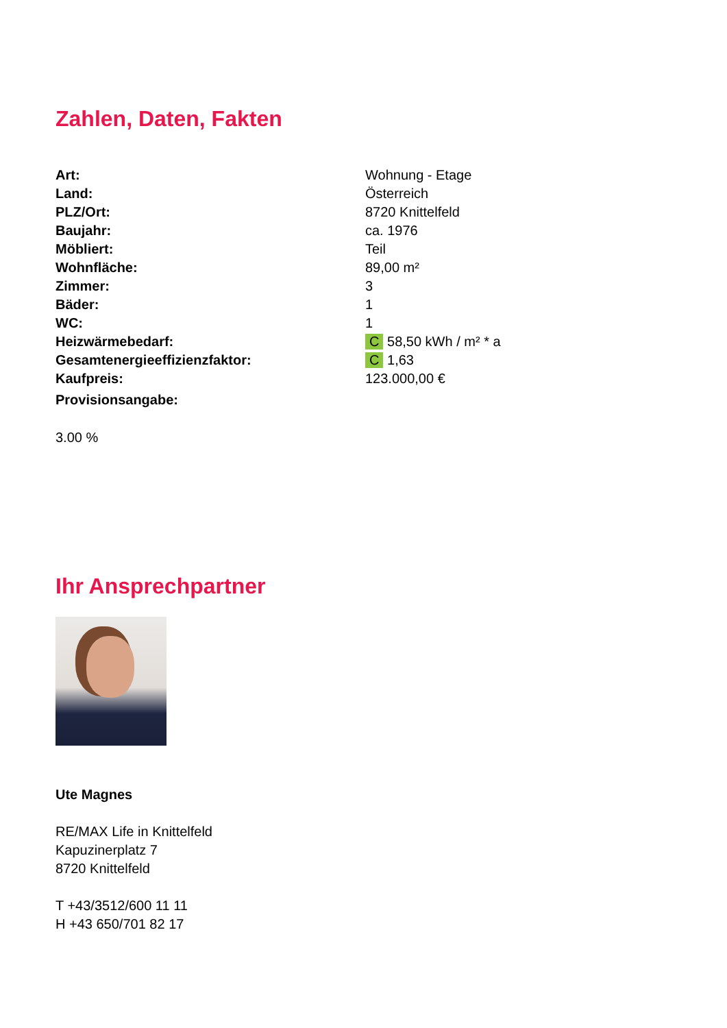Zahlen, Daten, Fakten
| Art: | Wohnung - Etage |
| Land: | Österreich |
| PLZ/Ort: | 8720 Knittelfeld |
| Baujahr: | ca. 1976 |
| Möbliert: | Teil |
| Wohnfläche: | 89,00 m² |
| Zimmer: | 3 |
| Bäder: | 1 |
| WC: | 1 |
| Heizwärmebedarf: | C 58,50 kWh / m² * a |
| Gesamtenergieeffizienzfaktor: | C 1,63 |
| Kaufpreis: | 123.000,00 € |
| Provisionsangabe: | |
3.00 %
Ihr Ansprechpartner
Ute Magnes
RE/MAX Life in Knittelfeld
Kapuzinerplatz 7
8720 Knittelfeld
T +43/3512/600 11 11
H +43 650/701 82 17